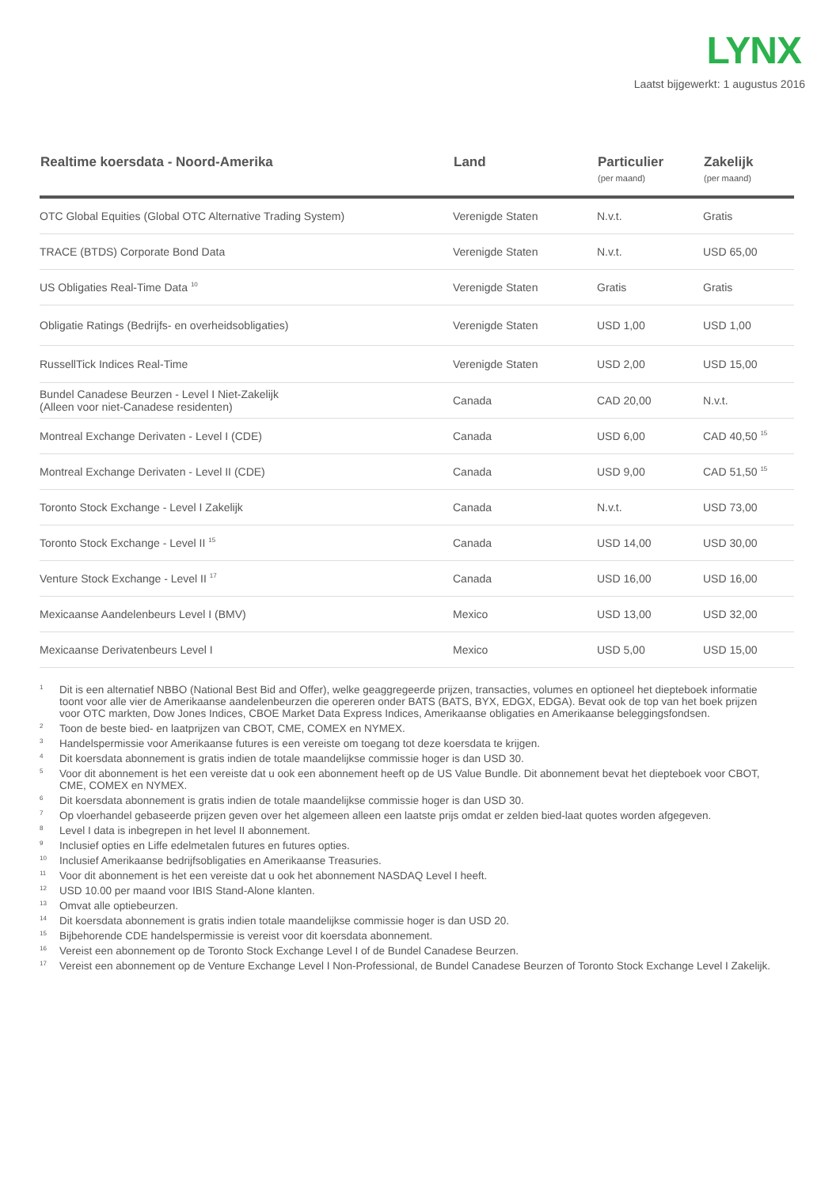LYNX
Laatst bijgewerkt: 1 augustus 2016
| Realtime koersdata - Noord-Amerika | Land | Particulier (per maand) | Zakelijk (per maand) |
| --- | --- | --- | --- |
| OTC Global Equities (Global OTC Alternative Trading System) | Verenigde Staten | N.v.t. | Gratis |
| TRACE (BTDS) Corporate Bond Data | Verenigde Staten | N.v.t. | USD 65,00 |
| US Obligaties Real-Time Data <sup>10</sup> | Verenigde Staten | Gratis | Gratis |
| Obligatie Ratings (Bedrijfs- en overheidsobligaties) | Verenigde Staten | USD 1,00 | USD 1,00 |
| RussellTick Indices Real-Time | Verenigde Staten | USD 2,00 | USD 15,00 |
| Bundel Canadese Beurzen - Level I Niet-Zakelijk (Alleen voor niet-Canadese residenten) | Canada | CAD 20,00 | N.v.t. |
| Montreal Exchange Derivaten - Level I (CDE) | Canada | USD 6,00 | CAD 40,50 <sup>15</sup> |
| Montreal Exchange Derivaten - Level II (CDE) | Canada | USD 9,00 | CAD 51,50 <sup>15</sup> |
| Toronto Stock Exchange - Level I Zakelijk | Canada | N.v.t. | USD 73,00 |
| Toronto Stock Exchange - Level II <sup>15</sup> | Canada | USD 14,00 | USD 30,00 |
| Venture Stock Exchange - Level II <sup>17</sup> | Canada | USD 16,00 | USD 16,00 |
| Mexicaanse Aandelenbeurs Level I (BMV) | Mexico | USD 13,00 | USD 32,00 |
| Mexicaanse Derivatenbeurs Level I | Mexico | USD 5,00 | USD 15,00 |
1 Dit is een alternatief NBBO (National Best Bid and Offer), welke geaggregeerde prijzen, transacties, volumes en optioneel het diepteboek informatie toont voor alle vier de Amerikaanse aandelenbeurzen die opereren onder BATS (BATS, BYX, EDGX, EDGA). Bevat ook de top van het boek prijzen voor OTC markten, Dow Jones Indices, CBOE Market Data Express Indices, Amerikaanse obligaties en Amerikaanse beleggingsfondsen.
2 Toon de beste bied- en laatprijzen van CBOT, CME, COMEX en NYMEX.
3 Handelspermissie voor Amerikaanse futures is een vereiste om toegang tot deze koersdata te krijgen.
4 Dit koersdata abonnement is gratis indien de totale maandelijkse commissie hoger is dan USD 30.
5 Voor dit abonnement is het een vereiste dat u ook een abonnement heeft op de US Value Bundle. Dit abonnement bevat het diepteboek voor CBOT, CME, COMEX en NYMEX.
6 Dit koersdata abonnement is gratis indien de totale maandelijkse commissie hoger is dan USD 30.
7 Op vloerhandel gebaseerde prijzen geven over het algemeen alleen een laatste prijs omdat er zelden bied-laat quotes worden afgegeven.
8 Level I data is inbegrepen in het level II abonnement.
9 Inclusief opties en Liffe edelmetalen futures en futures opties.
10 Inclusief Amerikaanse bedrijfsobligaties en Amerikaanse Treasuries.
11 Voor dit abonnement is het een vereiste dat u ook het abonnement NASDAQ Level I heeft.
12 USD 10.00 per maand voor IBIS Stand-Alone klanten.
13 Omvat alle optiebeurzen.
14 Dit koersdata abonnement is gratis indien totale maandelijkse commissie hoger is dan USD 20.
15 Bijbehorende CDE handelspermissie is vereist voor dit koersdata abonnement.
16 Vereist een abonnement op de Toronto Stock Exchange Level I of de Bundel Canadese Beurzen.
17 Vereist een abonnement op de Venture Exchange Level I Non-Professional, de Bundel Canadese Beurzen of Toronto Stock Exchange Level I Zakelijk.